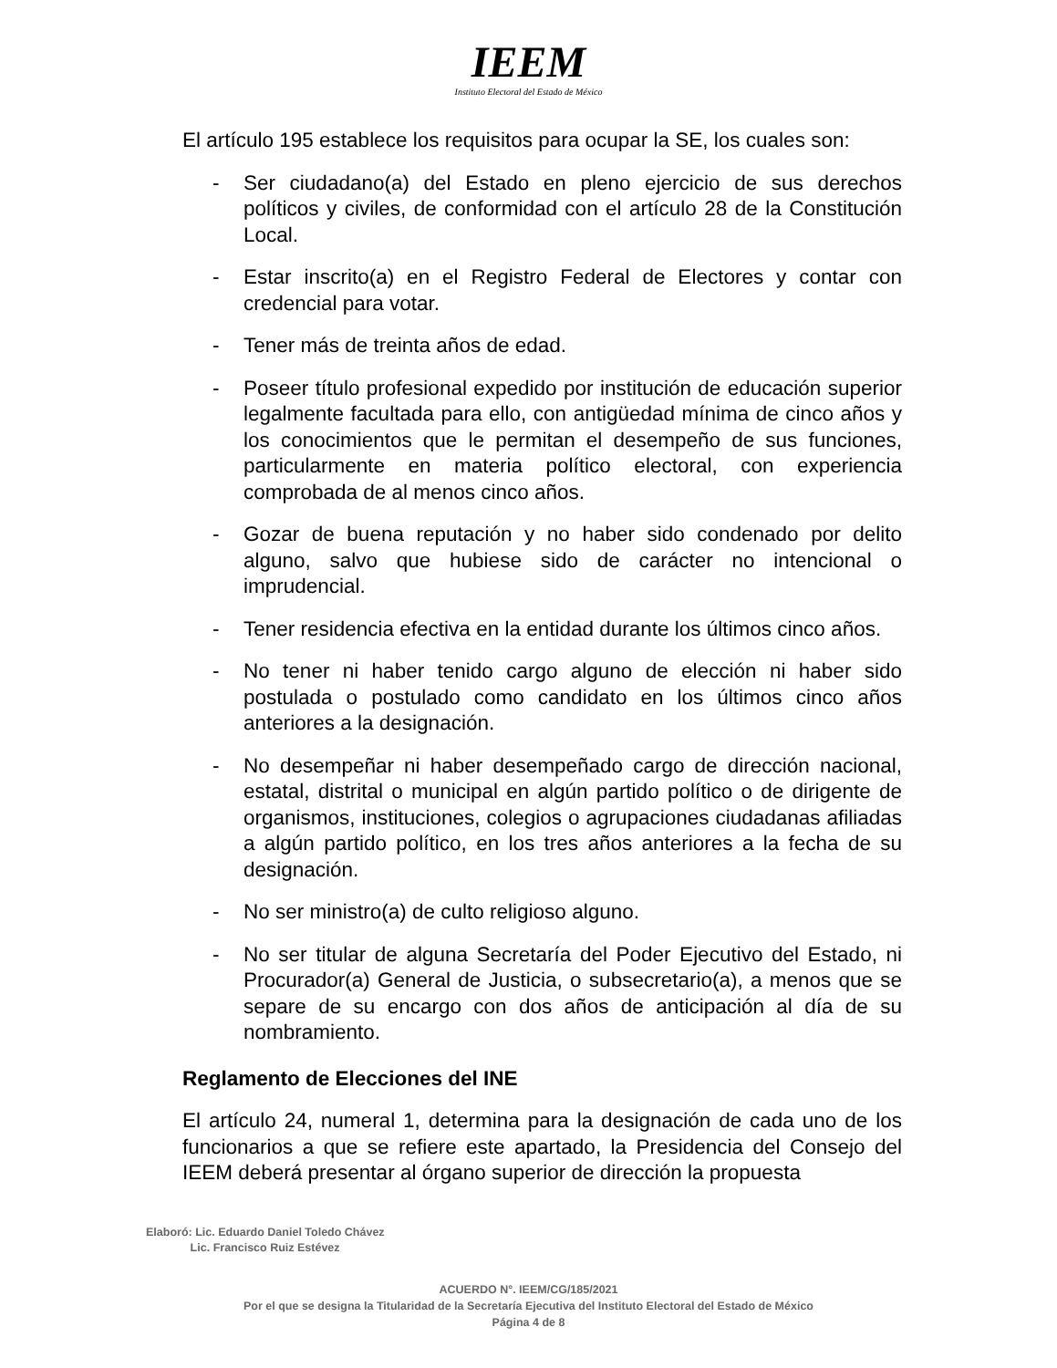IEEM
Instituto Electoral del Estado de México
El artículo 195 establece los requisitos para ocupar la SE, los cuales son:
- Ser ciudadano(a) del Estado en pleno ejercicio de sus derechos políticos y civiles, de conformidad con el artículo 28 de la Constitución Local.
- Estar inscrito(a) en el Registro Federal de Electores y contar con credencial para votar.
- Tener más de treinta años de edad.
- Poseer título profesional expedido por institución de educación superior legalmente facultada para ello, con antigüedad mínima de cinco años y los conocimientos que le permitan el desempeño de sus funciones, particularmente en materia político electoral, con experiencia comprobada de al menos cinco años.
- Gozar de buena reputación y no haber sido condenado por delito alguno, salvo que hubiese sido de carácter no intencional o imprudencial.
- Tener residencia efectiva en la entidad durante los últimos cinco años.
- No tener ni haber tenido cargo alguno de elección ni haber sido postulada o postulado como candidato en los últimos cinco años anteriores a la designación.
- No desempeñar ni haber desempeñado cargo de dirección nacional, estatal, distrital o municipal en algún partido político o de dirigente de organismos, instituciones, colegios o agrupaciones ciudadanas afiliadas a algún partido político, en los tres años anteriores a la fecha de su designación.
- No ser ministro(a) de culto religioso alguno.
- No ser titular de alguna Secretaría del Poder Ejecutivo del Estado, ni Procurador(a) General de Justicia, o subsecretario(a), a menos que se separe de su encargo con dos años de anticipación al día de su nombramiento.
Reglamento de Elecciones del INE
El artículo 24, numeral 1, determina para la designación de cada uno de los funcionarios a que se refiere este apartado, la Presidencia del Consejo del IEEM deberá presentar al órgano superior de dirección la propuesta
Elaboró: Lic. Eduardo Daniel Toledo Chávez
Lic. Francisco Ruiz Estévez
ACUERDO N°. IEEM/CG/185/2021
Por el que se designa la Titularidad de la Secretaría Ejecutiva del Instituto Electoral del Estado de México
Página 4 de 8